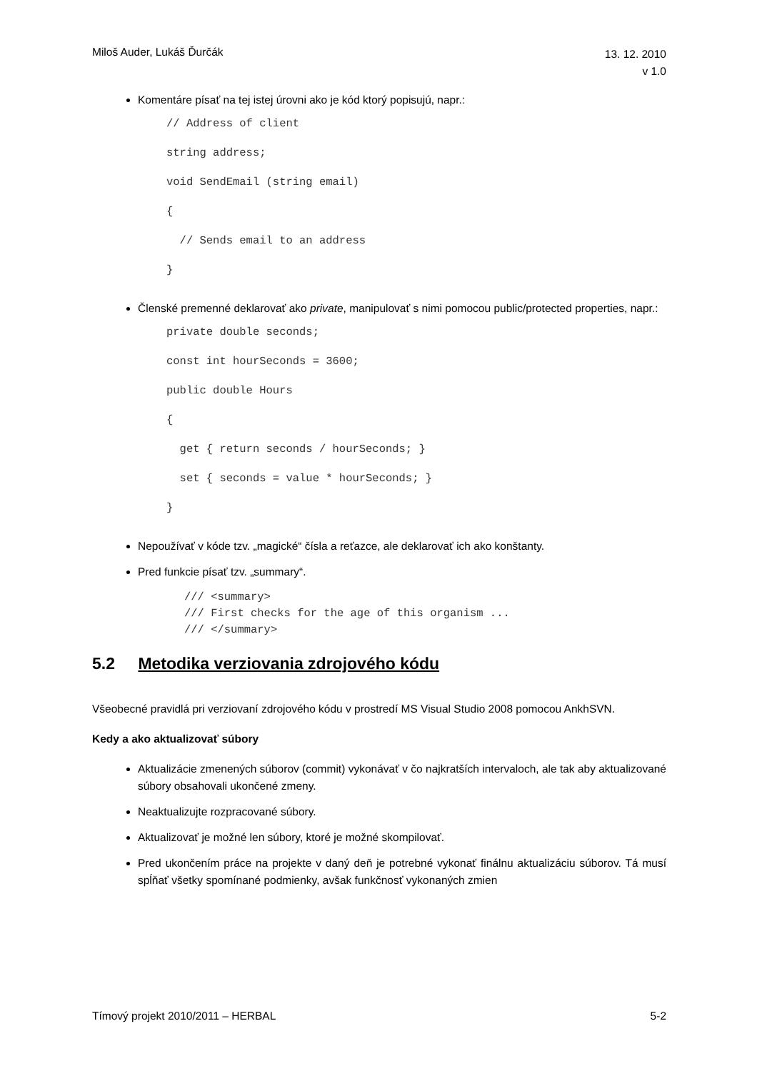Miloš Auder, Lukáš Ďurčák 13. 12. 2010
v 1.0
Komentáre písať na tej istej úrovni ako je kód ktorý popisujú, napr.:
// Address of client
string address;
void SendEmail (string email)
{
// Sends email to an address
}
Členské premenné deklarovať ako private, manipulovať s nimi pomocou public/protected properties, napr.:
private double seconds;
const int hourSeconds = 3600;
public double Hours
{
get { return seconds / hourSeconds; }
set { seconds = value * hourSeconds; }
}
Nepoužívať v kóde tzv. „magické“ čísla a reťazce, ale deklarovať ich ako konštanty.
Pred funkcie písať tzv. „summary“.
/// <summary> /// First checks for the age of this organism ... /// </summary>
5.2 Metodika verziovania zdrojového kódu
Všeobecné pravidlá pri verziovaní zdrojového kódu v prostredí MS Visual Studio 2008 pomocou AnkhSVN.
Kedy a ako aktualizovať súbory
Aktualizácie zmenených súborov (commit) vykonávať v čo najkratších intervaloch, ale tak aby aktualizované súbory obsahovali ukončené zmeny.
Neaktualizujte rozpracované súbory.
Aktualizovať je možné len súbory, ktoré je možné skompilovať.
Pred ukončením práce na projekte v daný deň je potrebné vykonať finálnu aktualizáciu súborov. Tá musí spĺňať všetky spomínané podmienky, avšak funkčnosť vykonaných zmien
Tímový projekt 2010/2011 – HERBAL 5-2